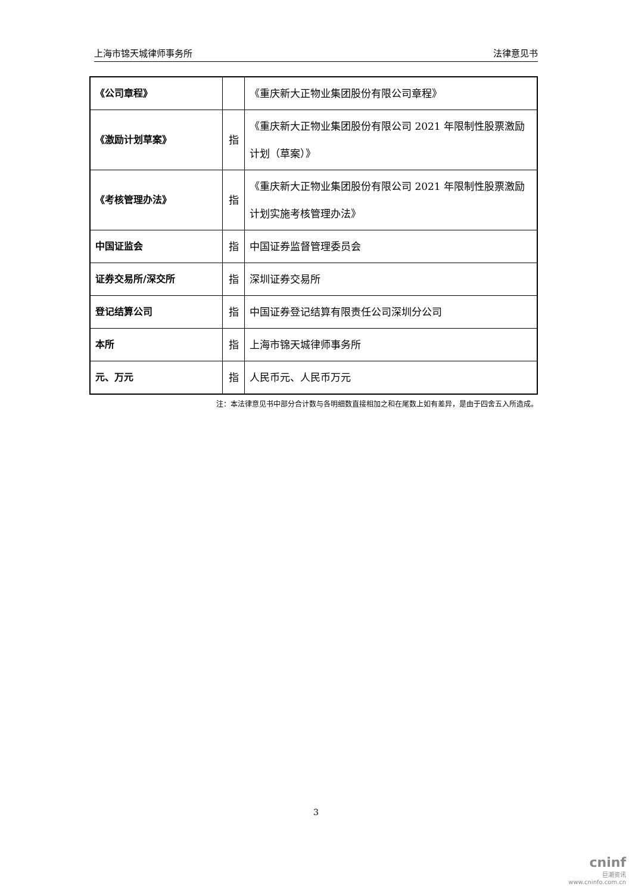上海市锦天城律师事务所 法律意见书
| 《公司章程》 | | 《重庆新大正物业集团股份有限公司章程》 |
| 《激励计划草案》 | 指 | 《重庆新大正物业集团股份有限公司 2021 年限制性股票激励计划（草案）》 |
| 《考核管理办法》 | 指 | 《重庆新大正物业集团股份有限公司 2021 年限制性股票激励计划实施考核管理办法》 |
| 中国证监会 | 指 | 中国证券监督管理委员会 |
| 证券交易所/深交所 | 指 | 深圳证券交易所 |
| 登记结算公司 | 指 | 中国证券登记结算有限责任公司深圳分公司 |
| 本所 | 指 | 上海市锦天城律师事务所 |
| 元、万元 | 指 | 人民币元、人民币万元 |
注：本法律意见书中部分合计数与各明细数直接相加之和在尾数上如有差异，是由于四舍五入所造成。
3
cninf
巨潮资讯
www.cninfo.com.cn